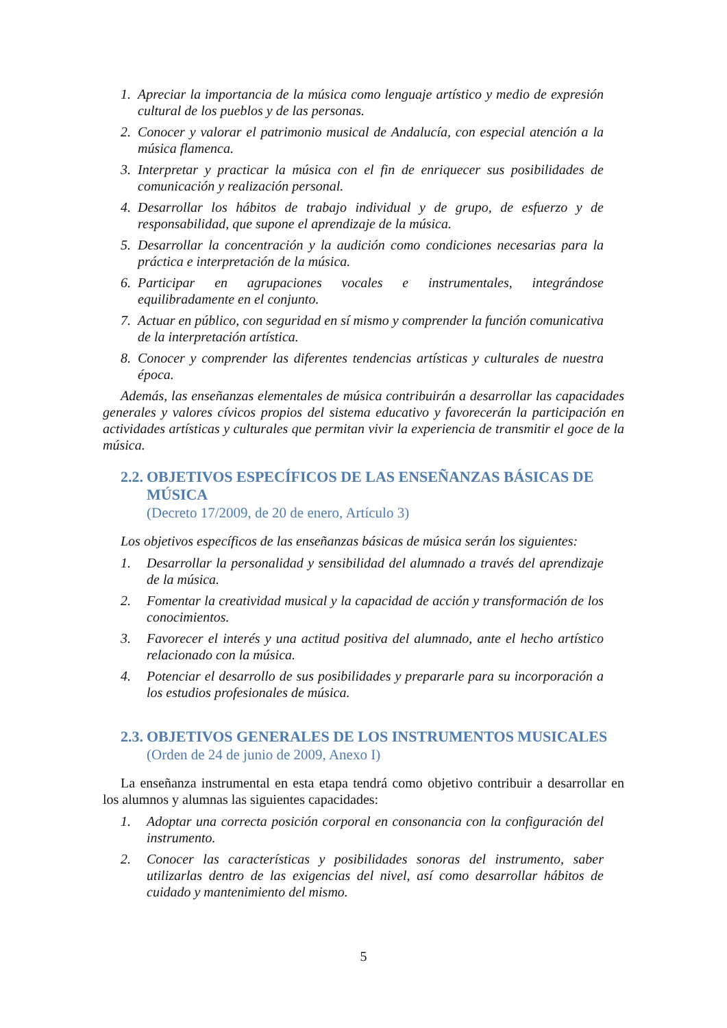1. Apreciar la importancia de la música como lenguaje artístico y medio de expresión cultural de los pueblos y de las personas.
2. Conocer y valorar el patrimonio musical de Andalucía, con especial atención a la música flamenca.
3. Interpretar y practicar la música con el fin de enriquecer sus posibilidades de comunicación y realización personal.
4. Desarrollar los hábitos de trabajo individual y de grupo, de esfuerzo y de responsabilidad, que supone el aprendizaje de la música.
5. Desarrollar la concentración y la audición como condiciones necesarias para la práctica e interpretación de la música.
6. Participar en agrupaciones vocales e instrumentales, integrándose equilibradamente en el conjunto.
7. Actuar en público, con seguridad en sí mismo y comprender la función comunicativa de la interpretación artística.
8. Conocer y comprender las diferentes tendencias artísticas y culturales de nuestra época.
Además, las enseñanzas elementales de música contribuirán a desarrollar las capacidades generales y valores cívicos propios del sistema educativo y favorecerán la participación en actividades artísticas y culturales que permitan vivir la experiencia de transmitir el goce de la música.
2.2. OBJETIVOS ESPECÍFICOS DE LAS ENSEÑANZAS BÁSICAS DE MÚSICA
(Decreto 17/2009, de 20 de enero, Artículo 3)
Los objetivos específicos de las enseñanzas básicas de música serán los siguientes:
1. Desarrollar la personalidad y sensibilidad del alumnado a través del aprendizaje de la música.
2. Fomentar la creatividad musical y la capacidad de acción y transformación de los conocimientos.
3. Favorecer el interés y una actitud positiva del alumnado, ante el hecho artístico relacionado con la música.
4. Potenciar el desarrollo de sus posibilidades y prepararle para su incorporación a los estudios profesionales de música.
2.3. OBJETIVOS GENERALES DE LOS INSTRUMENTOS MUSICALES
(Orden de 24 de junio de 2009, Anexo I)
La enseñanza instrumental en esta etapa tendrá como objetivo contribuir a desarrollar en los alumnos y alumnas las siguientes capacidades:
1. Adoptar una correcta posición corporal en consonancia con la configuración del instrumento.
2. Conocer las características y posibilidades sonoras del instrumento, saber utilizarlas dentro de las exigencias del nivel, así como desarrollar hábitos de cuidado y mantenimiento del mismo.
5